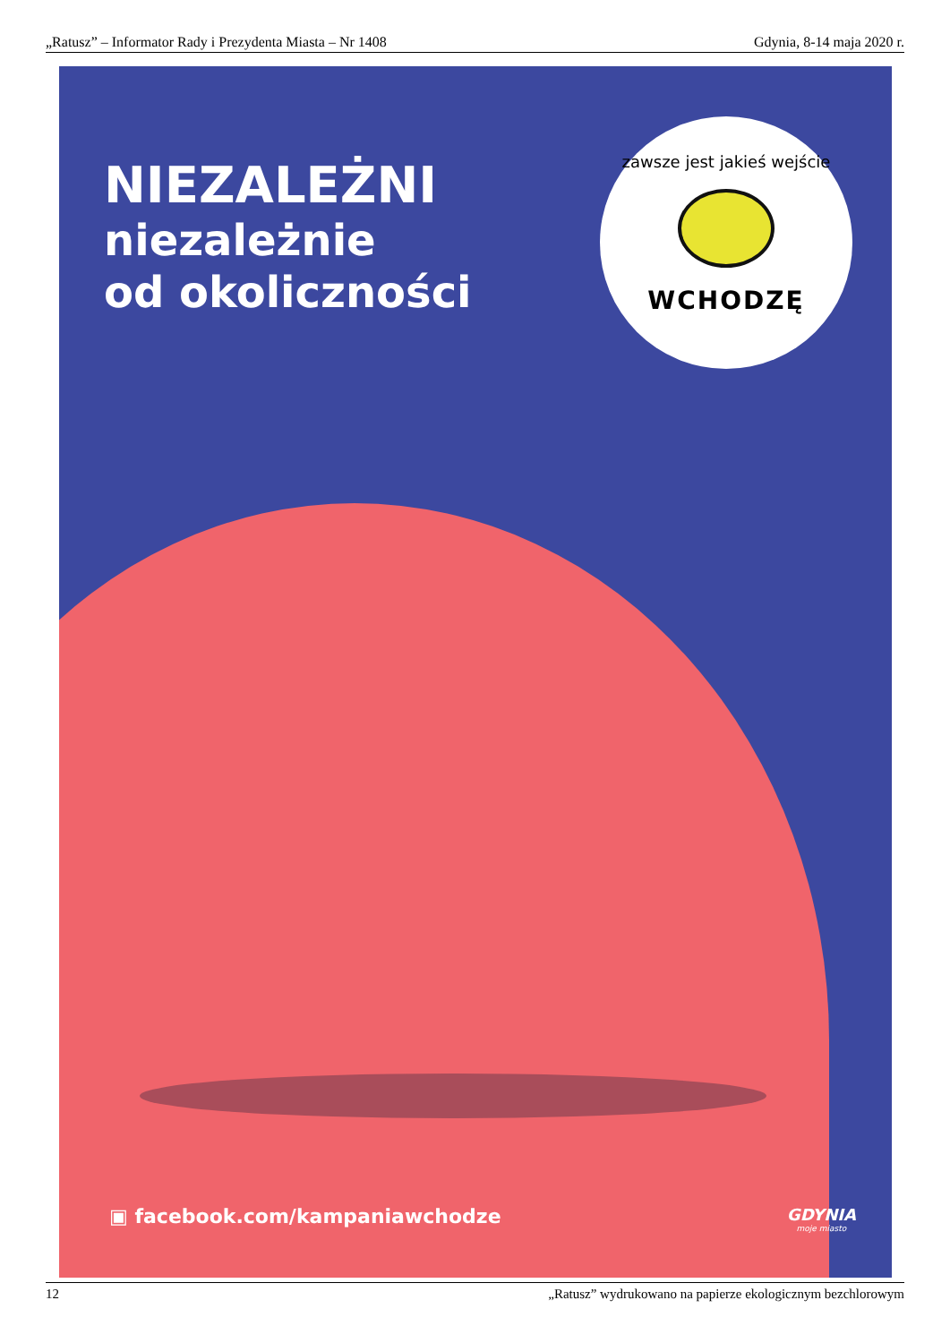„Ratusz” – Informator Rady i Prezydenta Miasta – Nr 1408 Gdynia, 8-14 maja 2020 r.
NIEZALEŻNI
niezależnie
od okoliczności
zawsze jest jakieś wejście
WCHODZĘ
▣ facebook.com/kampaniawchodze GDYNIA
moje miasto
12 „Ratusz” wydrukowano na papierze ekologicznym bezchlorowym